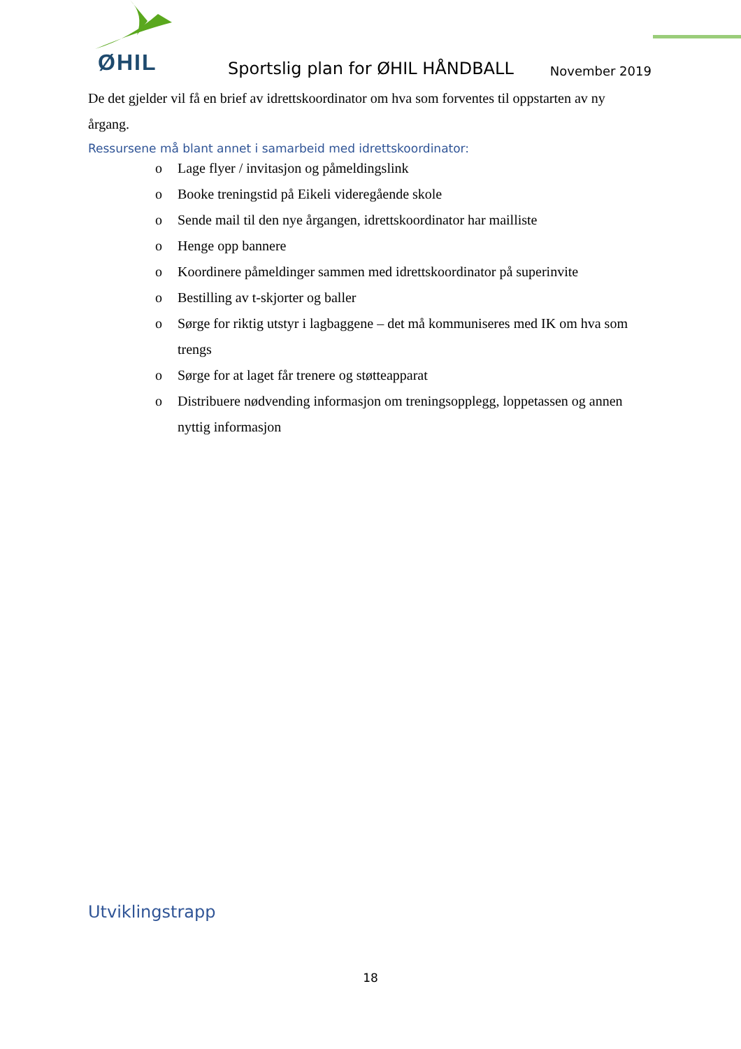ØHIL
Sportslig plan for ØHIL HÅNDBALL
November 2019
De det gjelder vil få en brief av idrettskoordinator om hva som forventes til oppstarten av ny årgang.
Ressursene må blant annet i samarbeid med idrettskoordinator:
o Lage flyer / invitasjon og påmeldingslink
o Booke treningstid på Eikeli videregående skole
o Sende mail til den nye årgangen, idrettskoordinator har mailliste
o Henge opp bannere
o Koordinere påmeldinger sammen med idrettskoordinator på superinvite
o Bestilling av t-skjorter og baller
o Sørge for riktig utstyr i lagbaggene – det må kommuniseres med IK om hva som trengs
o Sørge for at laget får trenere og støtteapparat
o Distribuere nødvending informasjon om treningsopplegg, loppetassen og annen nyttig informasjon
Utviklingstrapp
18